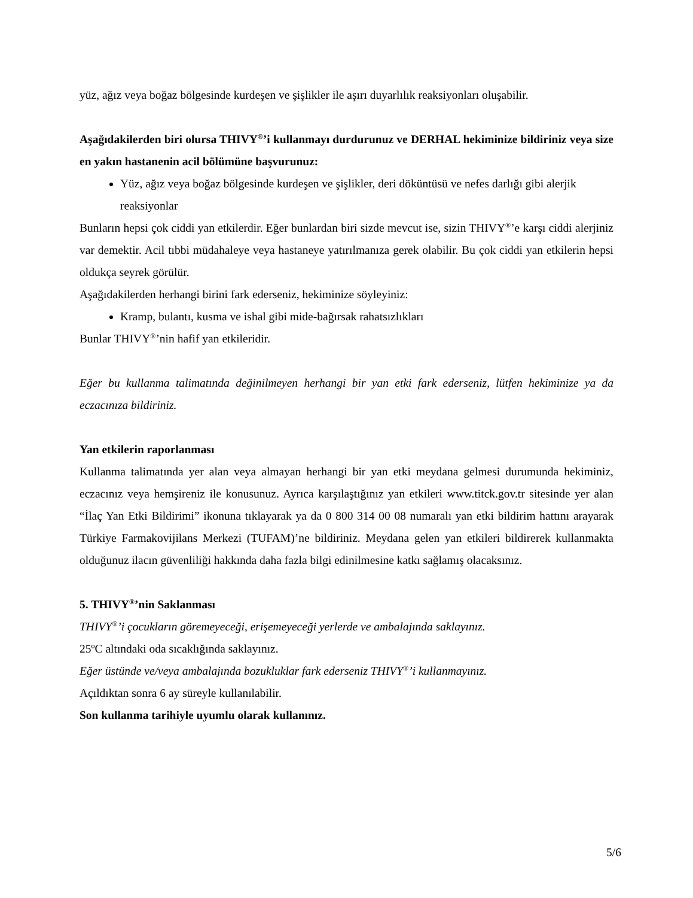yüz, ağız veya boğaz bölgesinde kurdeşen ve şişlikler ile aşırı duyarlılık reaksiyonları oluşabilir.
Aşağıdakilerden biri olursa THIVY<sup>®</sup>’i kullanmayı durdurunuz ve DERHAL hekiminize bildiriniz veya size en yakın hastanenin acil bölümüne başvurunuz:
Yüz, ağız veya boğaz bölgesinde kurdeşen ve şişlikler, deri döküntüsü ve nefes darlığı gibi alerjik reaksiyonlar
Bunların hepsi çok ciddi yan etkilerdir. Eğer bunlardan biri sizde mevcut ise, sizin THIVY<sup>®</sup>’e karşı ciddi alerjiniz var demektir. Acil tıbbi müdahaleye veya hastaneye yatırılmanıza gerek olabilir. Bu çok ciddi yan etkilerin hepsi oldukça seyrek görülür.
Aşağıdakilerden herhangi birini fark ederseniz, hekiminize söyleyiniz:
Kramp, bulantı, kusma ve ishal gibi mide-bağırsak rahatsızlıkları
Bunlar THIVY<sup>®</sup>’nin hafif yan etkileridir.
Eğer bu kullanma talimatında değinilmeyen herhangi bir yan etki fark ederseniz, lütfen hekiminize ya da eczacınıza bildiriniz.
Yan etkilerin raporlanması
Kullanma talimatında yer alan veya almayan herhangi bir yan etki meydana gelmesi durumunda hekiminiz, eczacınız veya hemşireniz ile konusunuz. Ayrıca karşılaştığınız yan etkileri www.titck.gov.tr sitesinde yer alan “İlaç Yan Etki Bildirimi” ikonuna tıklayarak ya da 0 800 314 00 08 numaralı yan etki bildirim hattını arayarak Türkiye Farmakovijilans Merkezi (TUFAM)’ne bildiriniz. Meydana gelen yan etkileri bildirerek kullanmakta olduğunuz ilacın güvenliliği hakkında daha fazla bilgi edinilmesine katkı sağlamış olacaksınız.
5. THIVY<sup>®</sup>’nin Saklanması
THIVY<sup>®</sup>’i çocukların göremeyeceği, erişemeyeceği yerlerde ve ambalajında saklayınız.
25ºC altındaki oda sıcaklığında saklayınız.
Eğer üstünde ve/veya ambalajında bozukluklar fark ederseniz THIVY<sup>®</sup>’i kullanmayınız.
Açıldıktan sonra 6 ay süreyle kullanılabilir.
Son kullanma tarihiyle uyumlu olarak kullanınız.
5/6